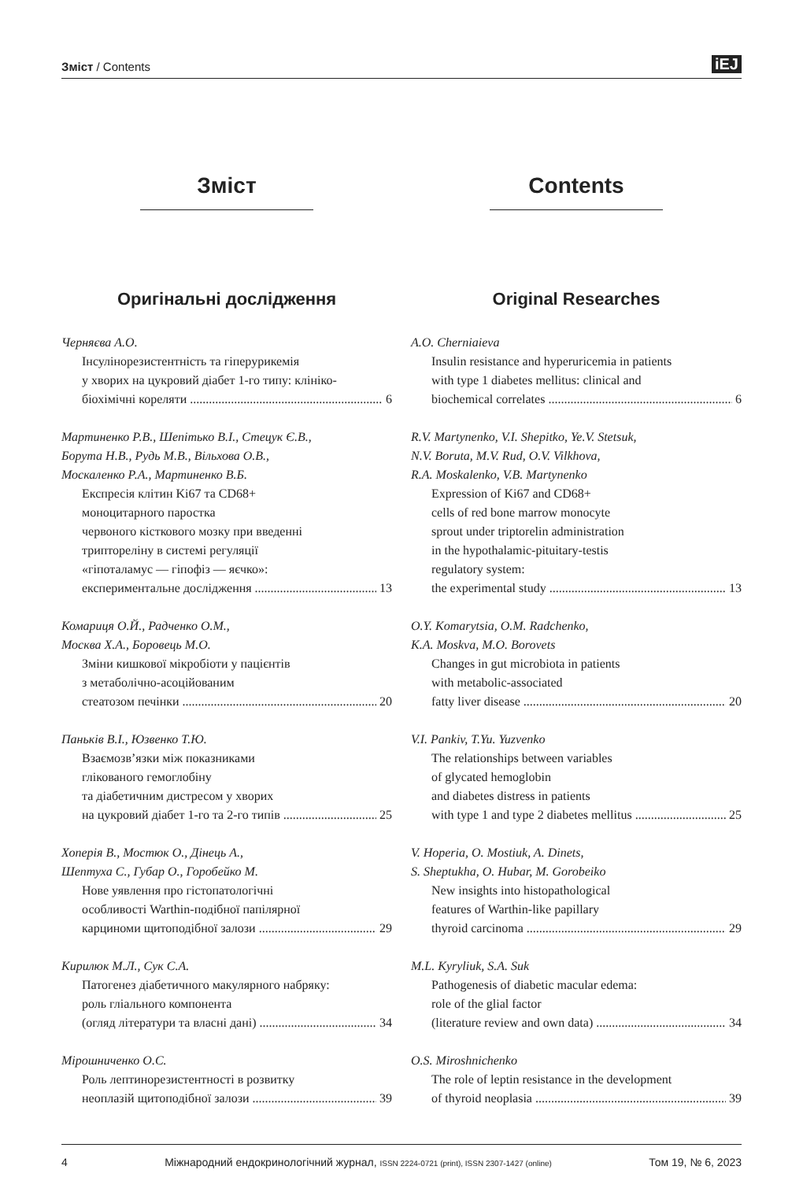Зміст / Contents iEJ
Зміст
Оригінальні дослідження
Черняєва А.О.
Інсулінорезистентність та гіперурикемія
у хворих на цукровий діабет 1-го типу: клініко-
біохімічні кореляти 6
Мартиненко Р.В., Шепітько В.І., Стецук Є.В.,
Борута Н.В., Рудь М.В., Вільхова О.В.,
Москаленко Р.А., Мартиненко В.Б.
Експресія клітин Ki67 та CD68+
моноцитарного паростка
червоного кісткового мозку при введенні
триптореліну в системі регуляції
«гіпоталамус — гіпофіз — яєчко»:
експериментальне дослідження 13
Комариця О.Й., Радченко О.М.,
Москва Х.А., Боровець М.О.
Зміни кишкової мікробіоти у пацієнтів
з метаболічно-асоційованим
стеатозом печінки 20
Паньків В.І., Юзвенко Т.Ю.
Взаємозв’язки між показниками
глікованого гемоглобіну
та діабетичним дистресом у хворих
на цукровий діабет 1-го та 2-го типів 25
Хоперія В., Мостюк О., Дінець А.,
Шептуха С., Губар О., Горобейко М.
Нове уявлення про гістопатологічні
особливості Warthin-подібної папілярної
карциноми щитоподібної залози 29
Кирилюк М.Л., Сук С.А.
Патогенез діабетичного макулярного набряку:
роль гліального компонента
(огляд літератури та власні дані) 34
Мірошниченко О.С.
Роль лептинорезистентності в розвитку
неоплазій щитоподібної залози 39
Contents
Original Researches
A.O. Cherniaieva
Insulin resistance and hyperuricemia in patients
with type 1 diabetes mellitus: clinical and
biochemical correlates 6
R.V. Martynenko, V.I. Shepitko, Ye.V. Stetsuk,
N.V. Boruta, M.V. Rud, O.V. Vilkhova,
R.A. Moskalenko, V.B. Martynenko
Expression of Ki67 and CD68+
cells of red bone marrow monocyte
sprout under triptorelin administration
in the hypothalamic-pituitary-testis
regulatory system:
the experimental study 13
O.Y. Komarytsia, O.M. Radchenko,
K.A. Moskva, M.O. Borovets
Changes in gut microbiota in patients
with metabolic-associated
fatty liver disease 20
V.I. Pankiv, T.Yu. Yuzvenko
The relationships between variables
of glycated hemoglobin
and diabetes distress in patients
with type 1 and type 2 diabetes mellitus 25
V. Hoperia, O. Mostiuk, A. Dinets,
S. Sheptukha, O. Hubar, M. Gorobeiko
New insights into histopathological
features of Warthin-like papillary
thyroid carcinoma 29
M.L. Kyryliuk, S.A. Suk
Pathogenesis of diabetic macular edema:
role of the glial factor
(literature review and own data) 34
O.S. Miroshnichenko
The role of leptin resistance in the development
of thyroid neoplasia 39
4 Міжнародний ендокринологічний журнал, ISSN 2224-0721 (print), ISSN 2307-1427 (online) Том 19, № 6, 2023